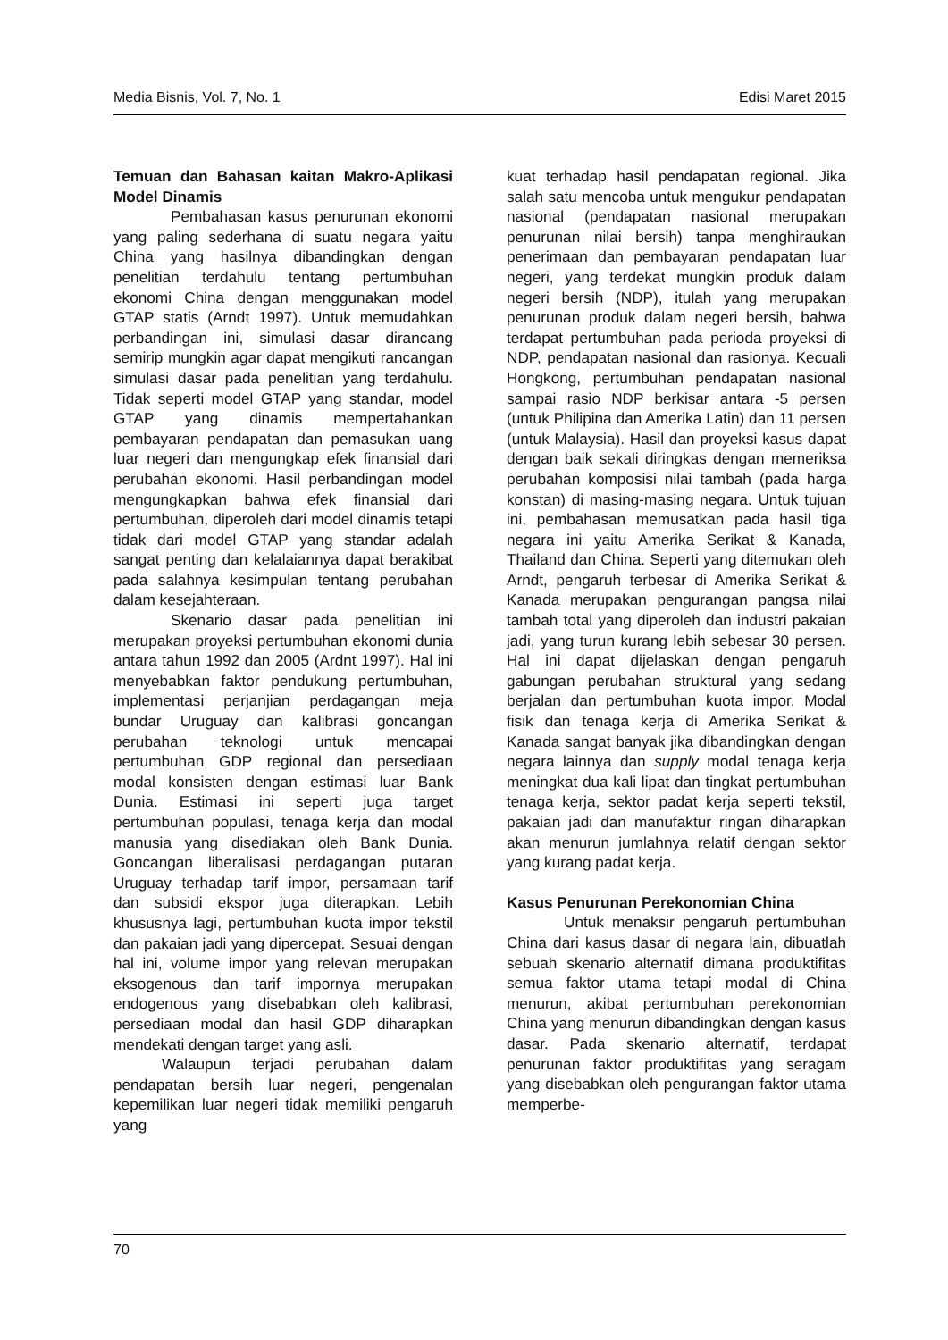Media Bisnis, Vol. 7, No. 1 Edisi Maret 2015
Temuan dan Bahasan kaitan Makro-Aplikasi Model Dinamis
Pembahasan kasus penurunan ekonomi yang paling sederhana di suatu negara yaitu China yang hasilnya dibandingkan dengan penelitian terdahulu tentang pertumbuhan ekonomi China dengan menggunakan model GTAP statis (Arndt 1997). Untuk memudahkan perbandingan ini, simulasi dasar dirancang semirip mungkin agar dapat mengikuti rancangan simulasi dasar pada penelitian yang terdahulu. Tidak seperti model GTAP yang standar, model GTAP yang dinamis mempertahankan pembayaran pendapatan dan pemasukan uang luar negeri dan mengungkap efek finansial dari perubahan ekonomi. Hasil perbandingan model mengungkapkan bahwa efek finansial dari pertumbuhan, diperoleh dari model dinamis tetapi tidak dari model GTAP yang standar adalah sangat penting dan kelalaiannya dapat berakibat pada salahnya kesimpulan tentang perubahan dalam kesejahteraan.
Skenario dasar pada penelitian ini merupakan proyeksi pertumbuhan ekonomi dunia antara tahun 1992 dan 2005 (Ardnt 1997). Hal ini menyebabkan faktor pendukung pertumbuhan, implementasi perjanjian perdagangan meja bundar Uruguay dan kalibrasi goncangan perubahan teknologi untuk mencapai pertumbuhan GDP regional dan persediaan modal konsisten dengan estimasi luar Bank Dunia. Estimasi ini seperti juga target pertumbuhan populasi, tenaga kerja dan modal manusia yang disediakan oleh Bank Dunia. Goncangan liberalisasi perdagangan putaran Uruguay terhadap tarif impor, persamaan tarif dan subsidi ekspor juga diterapkan. Lebih khususnya lagi, pertumbuhan kuota impor tekstil dan pakaian jadi yang dipercepat. Sesuai dengan hal ini, volume impor yang relevan merupakan eksogenous dan tarif impornya merupakan endogenous yang disebabkan oleh kalibrasi, persediaan modal dan hasil GDP diharapkan mendekati dengan target yang asli.
Walaupun terjadi perubahan dalam pendapatan bersih luar negeri, pengenalan kepemilikan luar negeri tidak memiliki pengaruh yang
kuat terhadap hasil pendapatan regional. Jika salah satu mencoba untuk mengukur pendapatan nasional (pendapatan nasional merupakan penurunan nilai bersih) tanpa menghiraukan penerimaan dan pembayaran pendapatan luar negeri, yang terdekat mungkin produk dalam negeri bersih (NDP), itulah yang merupakan penurunan produk dalam negeri bersih, bahwa terdapat pertumbuhan pada perioda proyeksi di NDP, pendapatan nasional dan rasionya. Kecuali Hongkong, pertumbuhan pendapatan nasional sampai rasio NDP berkisar antara -5 persen (untuk Philipina dan Amerika Latin) dan 11 persen (untuk Malaysia). Hasil dan proyeksi kasus dapat dengan baik sekali diringkas dengan memeriksa perubahan komposisi nilai tambah (pada harga konstan) di masing-masing negara. Untuk tujuan ini, pembahasan memusatkan pada hasil tiga negara ini yaitu Amerika Serikat & Kanada, Thailand dan China. Seperti yang ditemukan oleh Arndt, pengaruh terbesar di Amerika Serikat & Kanada merupakan pengurangan pangsa nilai tambah total yang diperoleh dan industri pakaian jadi, yang turun kurang lebih sebesar 30 persen. Hal ini dapat dijelaskan dengan pengaruh gabungan perubahan struktural yang sedang berjalan dan pertumbuhan kuota impor. Modal fisik dan tenaga kerja di Amerika Serikat & Kanada sangat banyak jika dibandingkan dengan negara lainnya dan supply modal tenaga kerja meningkat dua kali lipat dan tingkat pertumbuhan tenaga kerja, sektor padat kerja seperti tekstil, pakaian jadi dan manufaktur ringan diharapkan akan menurun jumlahnya relatif dengan sektor yang kurang padat kerja.
Kasus Penurunan Perekonomian China
Untuk menaksir pengaruh pertumbuhan China dari kasus dasar di negara lain, dibuatlah sebuah skenario alternatif dimana produktifitas semua faktor utama tetapi modal di China menurun, akibat pertumbuhan perekonomian China yang menurun dibandingkan dengan kasus dasar. Pada skenario alternatif, terdapat penurunan faktor produktifitas yang seragam yang disebabkan oleh pengurangan faktor utama memperbe-
70